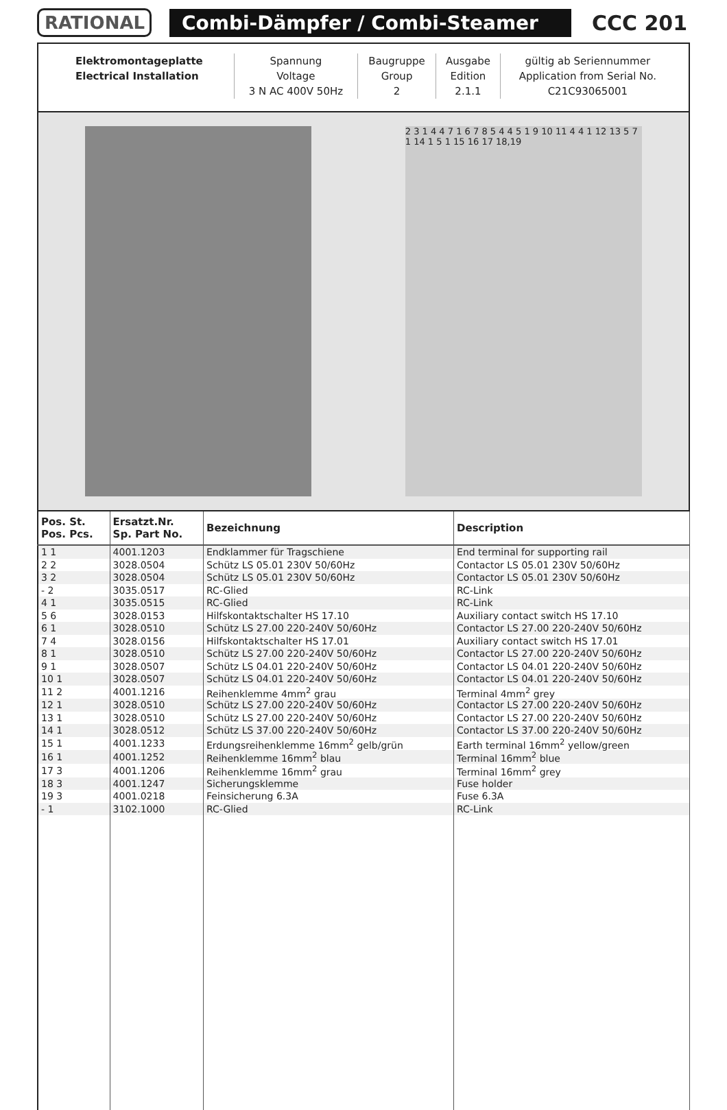RATIONAL Combi-Dämpfer / Combi-Steamer
CCC 201
| Elektromontageplatte | Spannung | Baugruppe | Ausgabe | gültig ab Seriennummer |
| Electrical Installation | Voltage | Group | Edition | Application from Serial No. |
| | 3 N AC 400V 50Hz | 2 | 2.1.1 | C21C93065001 |
2 3 1 4 4 7 1 6 7 8 5 4 4 5 1 9 10 11 4 4 1 12 13 5 7 1 14 1 5 1 15 16 17 18,19
| Pos. St. Pos. Pcs. | Ersatzt.Nr. Sp. Part No. | Bezeichnung | Description |
| --- | --- | --- | --- |
| 1 1 | 4001.1203 | Endklammer für Tragschiene | End terminal for supporting rail |
| 2 2 | 3028.0504 | Schütz LS 05.01 230V 50/60Hz | Contactor LS 05.01 230V 50/60Hz |
| 3 2 | 3028.0504 | Schütz LS 05.01 230V 50/60Hz | Contactor LS 05.01 230V 50/60Hz |
| - 2 | 3035.0517 | RC-Glied | RC-Link |
| 4 1 | 3035.0515 | RC-Glied | RC-Link |
| 5 6 | 3028.0153 | Hilfskontaktschalter HS 17.10 | Auxiliary contact switch HS 17.10 |
| 6 1 | 3028.0510 | Schütz LS 27.00 220-240V 50/60Hz | Contactor LS 27.00 220-240V 50/60Hz |
| 7 4 | 3028.0156 | Hilfskontaktschalter HS 17.01 | Auxiliary contact switch HS 17.01 |
| 8 1 | 3028.0510 | Schütz LS 27.00 220-240V 50/60Hz | Contactor LS 27.00 220-240V 50/60Hz |
| 9 1 | 3028.0507 | Schütz LS 04.01 220-240V 50/60Hz | Contactor LS 04.01 220-240V 50/60Hz |
| 10 1 | 3028.0507 | Schütz LS 04.01 220-240V 50/60Hz | Contactor LS 04.01 220-240V 50/60Hz |
| 11 2 | 4001.1216 | Reihenklemme 4mm<sup>2</sup> grau | Terminal 4mm<sup>2</sup> grey |
| 12 1 | 3028.0510 | Schütz LS 27.00 220-240V 50/60Hz | Contactor LS 27.00 220-240V 50/60Hz |
| 13 1 | 3028.0510 | Schütz LS 27.00 220-240V 50/60Hz | Contactor LS 27.00 220-240V 50/60Hz |
| 14 1 | 3028.0512 | Schütz LS 37.00 220-240V 50/60Hz | Contactor LS 37.00 220-240V 50/60Hz |
| 15 1 | 4001.1233 | Erdungsreihenklemme 16mm<sup>2</sup> gelb/grün | Earth terminal 16mm<sup>2</sup> yellow/green |
| 16 1 | 4001.1252 | Reihenklemme 16mm<sup>2</sup> blau | Terminal 16mm<sup>2</sup> blue |
| 17 3 | 4001.1206 | Reihenklemme 16mm<sup>2</sup> grau | Terminal 16mm<sup>2</sup> grey |
| 18 3 | 4001.1247 | Sicherungsklemme | Fuse holder |
| 19 3 | 4001.0218 | Feinsicherung 6.3A | Fuse 6.3A |
| - 1 | 3102.1000 | RC-Glied | RC-Link |